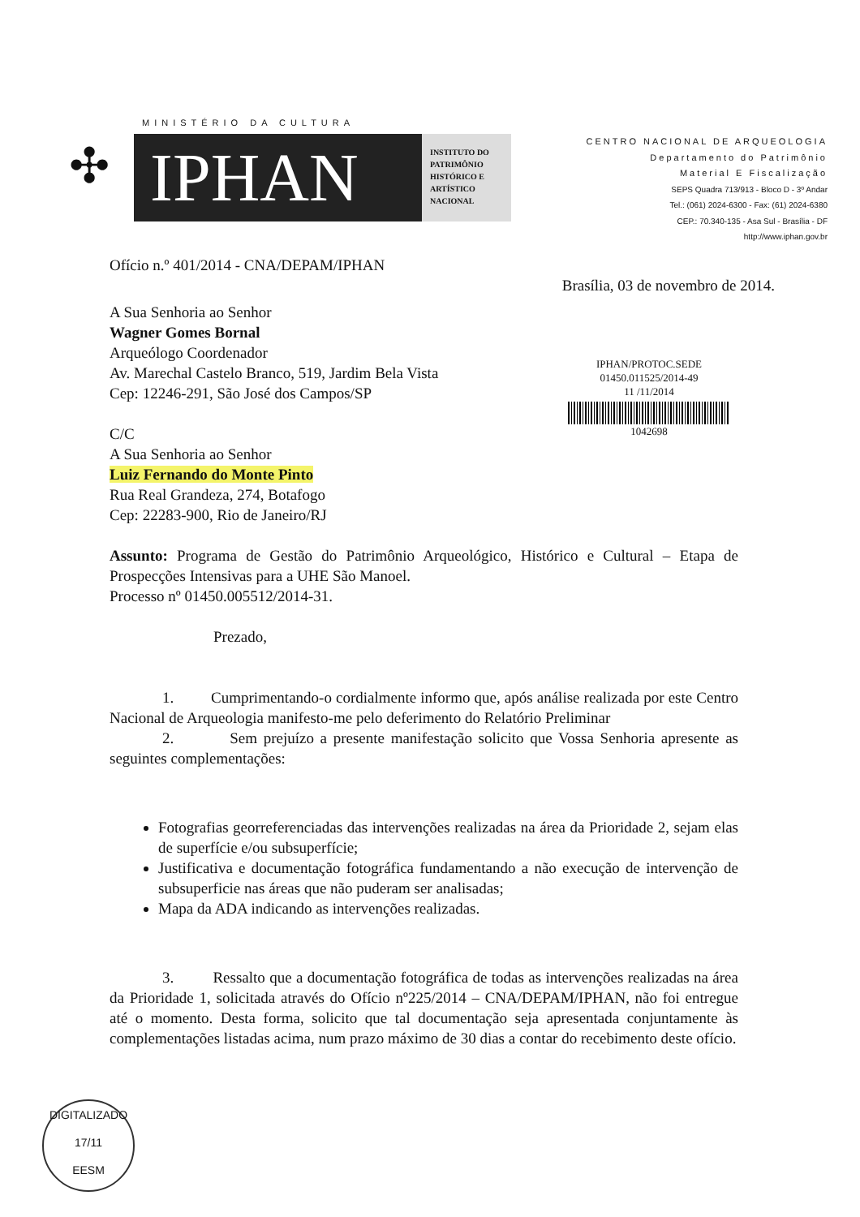MINISTÉRIO DA CULTURA
✣
IPHAN
INSTITUTO DO PATRIMÔNIO HISTÓRICO E ARTÍSTICO NACIONAL
CENTRO NACIONAL DE ARQUEOLOGIA
Departamento do Patrimônio
Material E Fiscalização
SEPS Quadra 713/913 - Bloco D - 3º Andar
Tel.: (061) 2024-6300 - Fax: (61) 2024-6380
CEP.: 70.340-135 - Asa Sul - Brasília - DF
http://www.iphan.gov.br
Ofício n.º 401/2014 - CNA/DEPAM/IPHAN
Brasília, 03 de novembro de 2014.
A Sua Senhoria ao Senhor
Wagner Gomes Bornal
Arqueólogo Coordenador
Av. Marechal Castelo Branco, 519, Jardim Bela Vista
Cep: 12246-291, São José dos Campos/SP
C/C
A Sua Senhoria ao Senhor
Luiz Fernando do Monte Pinto
Rua Real Grandeza, 274, Botafogo
Cep: 22283-900, Rio de Janeiro/RJ
Assunto: Programa de Gestão do Patrimônio Arqueológico, Histórico e Cultural – Etapa de Prospecções Intensivas para a UHE São Manoel.
Processo nº 01450.005512/2014-31.
Prezado,
1. Cumprimentando-o cordialmente informo que, após análise realizada por este Centro Nacional de Arqueologia manifesto-me pelo deferimento do Relatório Preliminar
2. Sem prejuízo a presente manifestação solicito que Vossa Senhoria apresente as seguintes complementações:
Fotografias georreferenciadas das intervenções realizadas na área da Prioridade 2, sejam elas de superfície e/ou subsuperfície;
Justificativa e documentação fotográfica fundamentando a não execução de intervenção de subsuperficie nas áreas que não puderam ser analisadas;
Mapa da ADA indicando as intervenções realizadas.
3. Ressalto que a documentação fotográfica de todas as intervenções realizadas na área da Prioridade 1, solicitada através do Ofício nº225/2014 – CNA/DEPAM/IPHAN, não foi entregue até o momento. Desta forma, solicito que tal documentação seja apresentada conjuntamente às complementações listadas acima, num prazo máximo de 30 dias a contar do recebimento deste ofício.
IPHAN/PROTOC.SEDE
01450.011525/2014-49
11 /11/2014
1042698
DIGITALIZADO
17/11
EESM